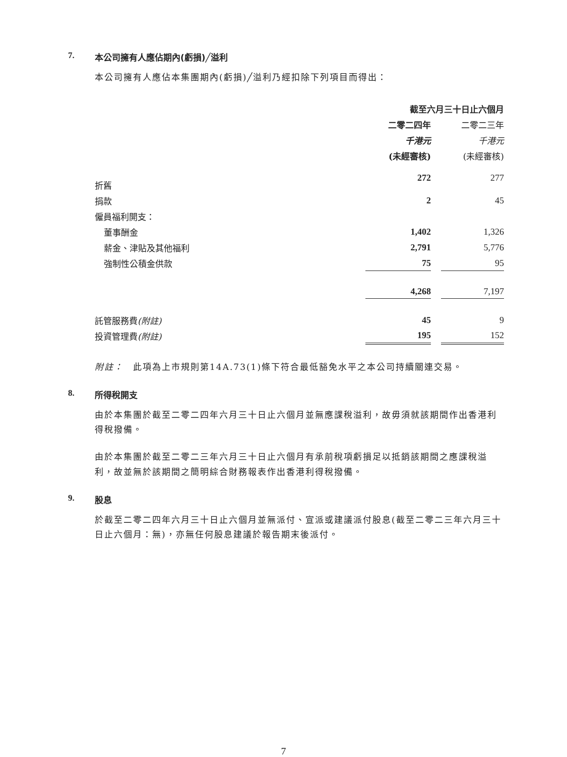7. 本公司擁有人應佔期內(虧損)╱溢利
本公司擁有人應佔本集團期內(虧損)╱溢利乃經扣除下列項目而得出：
| | 截至六月三十日止六個月 | | |
| --- | --- | --- | --- |
| | 二零二四年 | | 二零二三年 |
| | 千港元 | | 千港元 |
| | (未經審核) | | (未經審核) |
| 折舊 | 272 | | 277 |
| 捐款 | 2 | | 45 |
| 僱員福利開支： | | | |
| 董事酬金 | 1,402 | | 1,326 |
| 薪金、津貼及其他福利 | 2,791 | | 5,776 |
| 強制性公積金供款 | 75 | | 95 |
| | 4,268 | | 7,197 |
| 託管服務費 (附註) | 45 | | 9 |
| 投資管理費 (附註) | 195 | | 152 |
附註：　此項為上市規則第14A.73(1)條下符合最低豁免水平之本公司持續關連交易。
8. 所得稅開支
由於本集團於截至二零二四年六月三十日止六個月並無應課稅溢利，故毋須就該期間作出香港利得稅撥備。
由於本集團於截至二零二三年六月三十日止六個月有承前稅項虧損足以抵銷該期間之應課稅溢利，故並無於該期間之簡明綜合財務報表作出香港利得稅撥備。
9. 股息
於截至二零二四年六月三十日止六個月並無派付、宣派或建議派付股息(截至二零二三年六月三十日止六個月：無)，亦無任何股息建議於報告期末後派付。
7